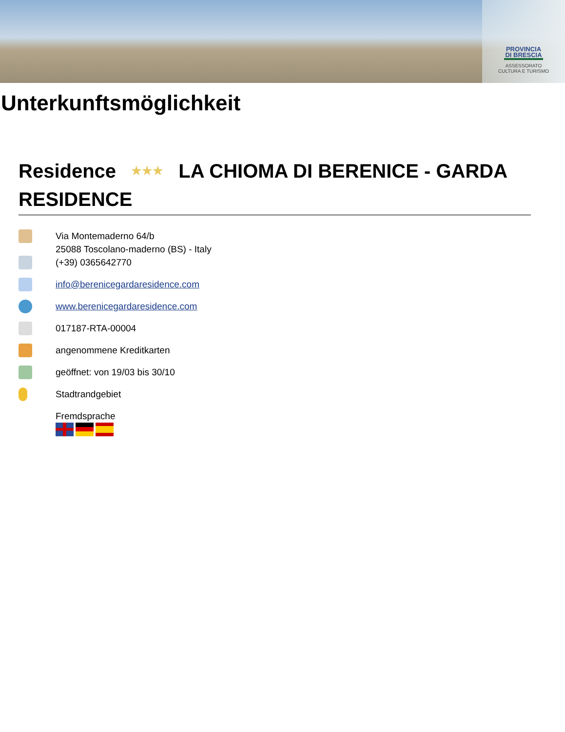PROVINCIA DI BRESCIA
ASSESSORATO
CULTURA E TURISMO
Unterkunftsmöglichkeit
Residence ★★★ LA CHIOMA DI BERENICE - GARDA RESIDENCE
Via Montemaderno 64/b
25088 Toscolano-maderno (BS) - Italy
(+39) 0365642770
info@berenicegardaresidence.com
www.berenicegardaresidence.com
017187-RTA-00004
angenommene Kreditkarten
geöffnet: von 19/03 bis 30/10
Stadtrandgebiet
Fremdsprache